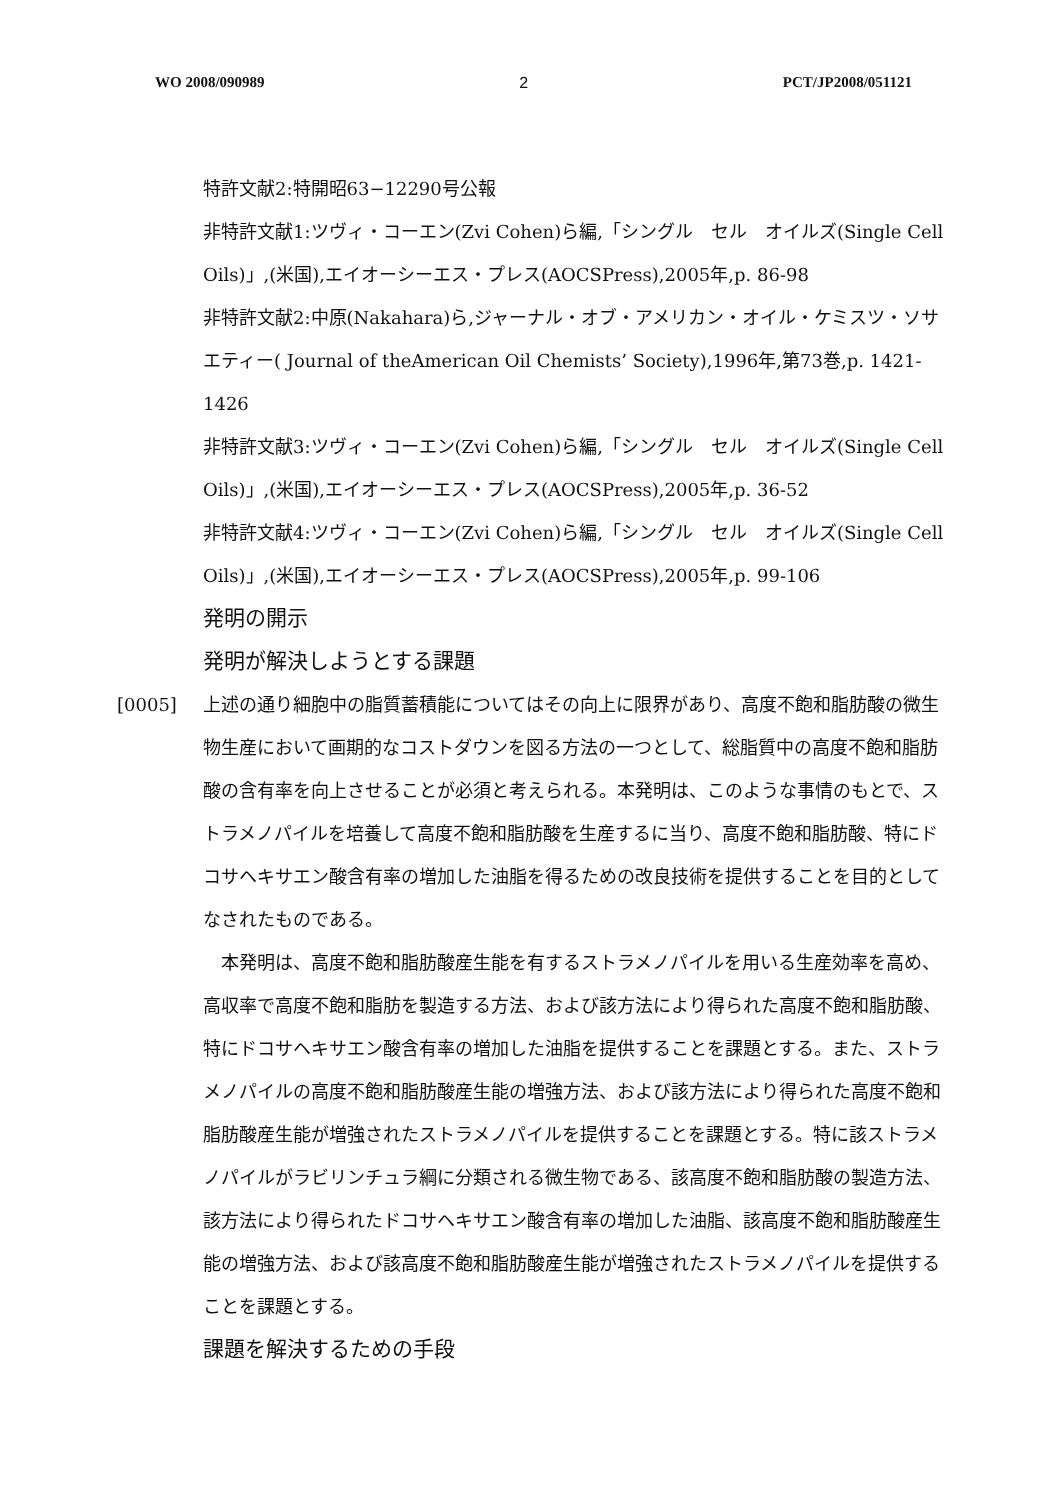WO 2008/090989 2 PCT/JP2008/051121
特許文献2:特開昭63−12290号公報
非特許文献1:ツヴィ・コーエン(Zvi Cohen)ら編,「シングル　セル　オイルズ(Single Cell Oils)」,(米国),エイオーシーエス・プレス(AOCSPress),2005年,p. 86-98
非特許文献2:中原(Nakahara)ら,ジャーナル・オブ・アメリカン・オイル・ケミスツ・ソサエティー( Journal of theAmerican Oil Chemists’ Society),1996年,第73巻,p. 1421-1426
非特許文献3:ツヴィ・コーエン(Zvi Cohen)ら編,「シングル　セル　オイルズ(Single Cell Oils)」,(米国),エイオーシーエス・プレス(AOCSPress),2005年,p. 36-52
非特許文献4:ツヴィ・コーエン(Zvi Cohen)ら編,「シングル　セル　オイルズ(Single Cell Oils)」,(米国),エイオーシーエス・プレス(AOCSPress),2005年,p. 99-106
発明の開示
発明が解決しようとする課題
[0005] 上述の通り細胞中の脂質蓄積能についてはその向上に限界があり、高度不飽和脂肪酸の微生物生産において画期的なコストダウンを図る方法の一つとして、総脂質中の高度不飽和脂肪酸の含有率を向上させることが必須と考えられる。本発明は、このような事情のもとで、ストラメノパイルを培養して高度不飽和脂肪酸を生産するに当り、高度不飽和脂肪酸、特にドコサヘキサエン酸含有率の増加した油脂を得るための改良技術を提供することを目的としてなされたものである。
　本発明は、高度不飽和脂肪酸産生能を有するストラメノパイルを用いる生産効率を高め、高収率で高度不飽和脂肪を製造する方法、および該方法により得られた高度不飽和脂肪酸、特にドコサヘキサエン酸含有率の増加した油脂を提供することを課題とする。また、ストラメノパイルの高度不飽和脂肪酸産生能の増強方法、および該方法により得られた高度不飽和脂肪酸産生能が増強されたストラメノパイルを提供することを課題とする。特に該ストラメノパイルがラビリンチュラ綱に分類される微生物である、該高度不飽和脂肪酸の製造方法、該方法により得られたドコサヘキサエン酸含有率の増加した油脂、該高度不飽和脂肪酸産生能の増強方法、および該高度不飽和脂肪酸産生能が増強されたストラメノパイルを提供することを課題とする。
課題を解決するための手段